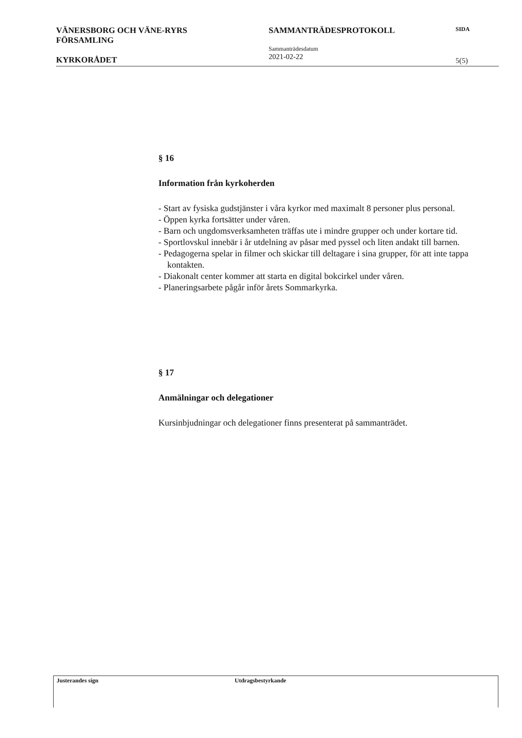VÄNERSBORG OCH VÄNE-RYRS
FÖRSAMLING
KYRKORÅDET
SAMMANTRÄDESPROTOKOLL
Sammanträdesdatum
2021-02-22
SIDA
5(5)
§ 16
Information från kyrkoherden
- Start av fysiska gudstjänster i våra kyrkor med maximalt 8 personer plus personal.
- Öppen kyrka fortsätter under våren.
- Barn och ungdomsverksamheten träffas ute i mindre grupper och under kortare tid.
- Sportlovskul innebär i år utdelning av påsar med pyssel och liten andakt till barnen.
- Pedagogerna spelar in filmer och skickar till deltagare i sina grupper, för att inte tappa kontakten.
- Diakonalt center kommer att starta en digital bokcirkel under våren.
- Planeringsarbete pågår inför årets Sommarkyrka.
§ 17
Anmälningar och delegationer
Kursinbjudningar och delegationer finns presenterat på sammanträdet.
Justerandes sign Utdragsbestyrkande